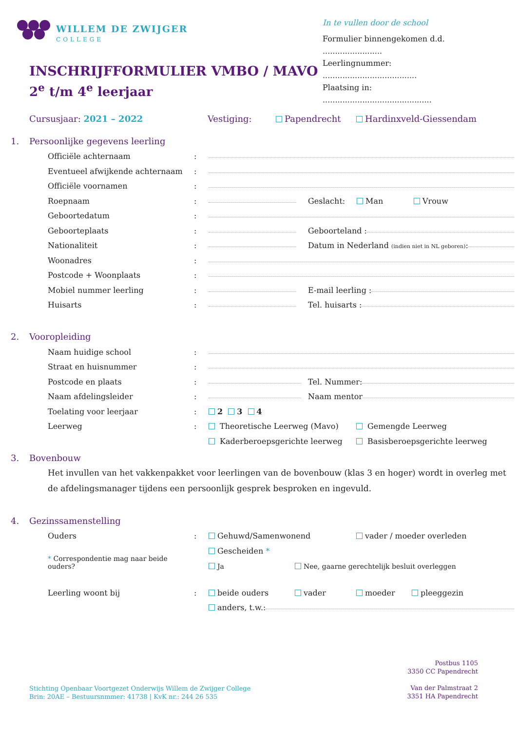WILLEM DE ZWIJGER
COLLEGE
In te vullen door de school
Formulier binnengekomen d.d. ........................
Leerlingnummer: ......................................
Plaatsing in: ............................................
INSCHRIJFFORMULIER VMBO / MAVO
2<sup>e</sup> t/m 4<sup>e</sup> leerjaar
Cursusjaar: 2021 – 2022 Vestiging: Papendrecht Hardinxveld-Giessendam
1. Persoonlijke gegevens leerling
Officiële achternaam:
Eventueel afwijkende achternaam:
Officiële voornamen:
Roepnaam: Geslacht: Man Vrouw
Geboortedatum:
Geboorteplaats: Geboorteland :
Nationaliteit: Datum in Nederland (indien niet in NL geboren):
Woonadres:
Postcode + Woonplaats:
Mobiel nummer leerling: E-mail leerling :
Huisarts: Tel. huisarts :
2. Vooropleiding
Naam huidige school:
Straat en huisnummer:
Postcode en plaats: Tel. Nummer:
Naam afdelingsleider: Naam mentor
Toelating voor leerjaar: 2 3 4
Leerweg: Theoretische Leerweg (Mavo) Gemengde Leerweg
Kaderberoepsgerichte leerweg Basisberoepsgerichte leerweg
3. Bovenbouw
Het invullen van het vakkenpakket voor leerlingen van de bovenbouw (klas 3 en hoger) wordt in overleg met de afdelingsmanager tijdens een persoonlijk gesprek besproken en ingevuld.
4. Gezinssamenstelling
Ouders: Gehuwd/Samenwonend vader / moeder overleden
Gescheiden *
* Correspondentie mag naar beide ouders? Ja Nee, gaarne gerechtelijk besluit overleggen
Leerling woont bij: beide ouders vader moeder pleeggezin
anders, t.w.:
Postbus 1105
3350 CC Papendrecht
Van der Palmstraat 2
3351 HA Papendrecht
Stichting Openbaar Voortgezet Onderwijs Willem de Zwijger College
Brin: 20AE – Bestuursnmmer: 41738 | KvK nr.: 244 26 535